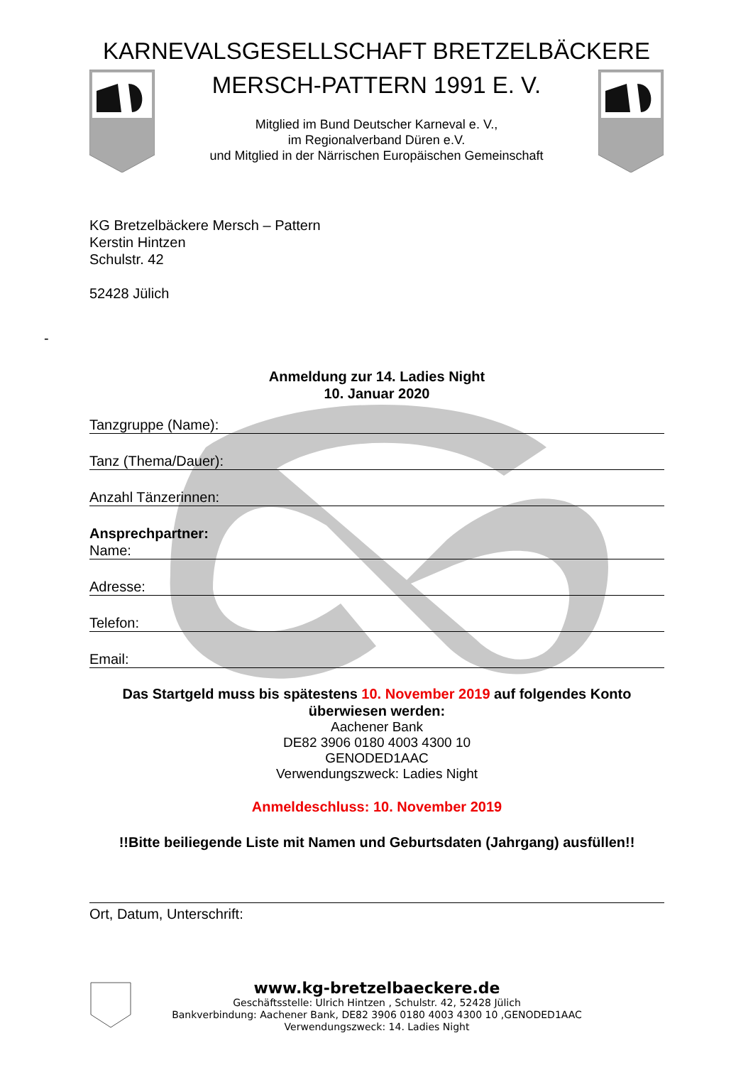KARNEVALSGESELLSCHAFT BRETZELBÄCKERE
MERSCH-PATTERN 1991 E. V.
Mitglied im Bund Deutscher Karneval e. V.,
im Regionalverband Düren e.V.
und Mitglied in der Närrischen Europäischen Gemeinschaft
KG Bretzelbäckere Mersch – Pattern
Kerstin Hintzen
Schulstr. 42
52428 Jülich
-
Anmeldung zur 14. Ladies Night
10. Januar 2020
Tanzgruppe (Name):
Tanz (Thema/Dauer):
Anzahl Tänzerinnen:
Ansprechpartner:
Name:
Adresse:
Telefon:
Email:
Das Startgeld muss bis spätestens 10. November 2019 auf folgendes Konto überwiesen werden:
Aachener Bank
DE82 3906 0180 4003 4300 10
GENODED1AAC
Verwendungszweck: Ladies Night
Anmeldeschluss: 10. November 2019
!!Bitte beiliegende Liste mit Namen und Geburtsdaten (Jahrgang) ausfüllen!!
Ort, Datum, Unterschrift:
www.kg-bretzelbaeckere.de
Geschäftsstelle: Ulrich Hintzen , Schulstr. 42, 52428 Jülich
Bankverbindung: Aachener Bank, DE82 3906 0180 4003 4300 10 ,GENODED1AAC
Verwendungszweck: 14. Ladies Night